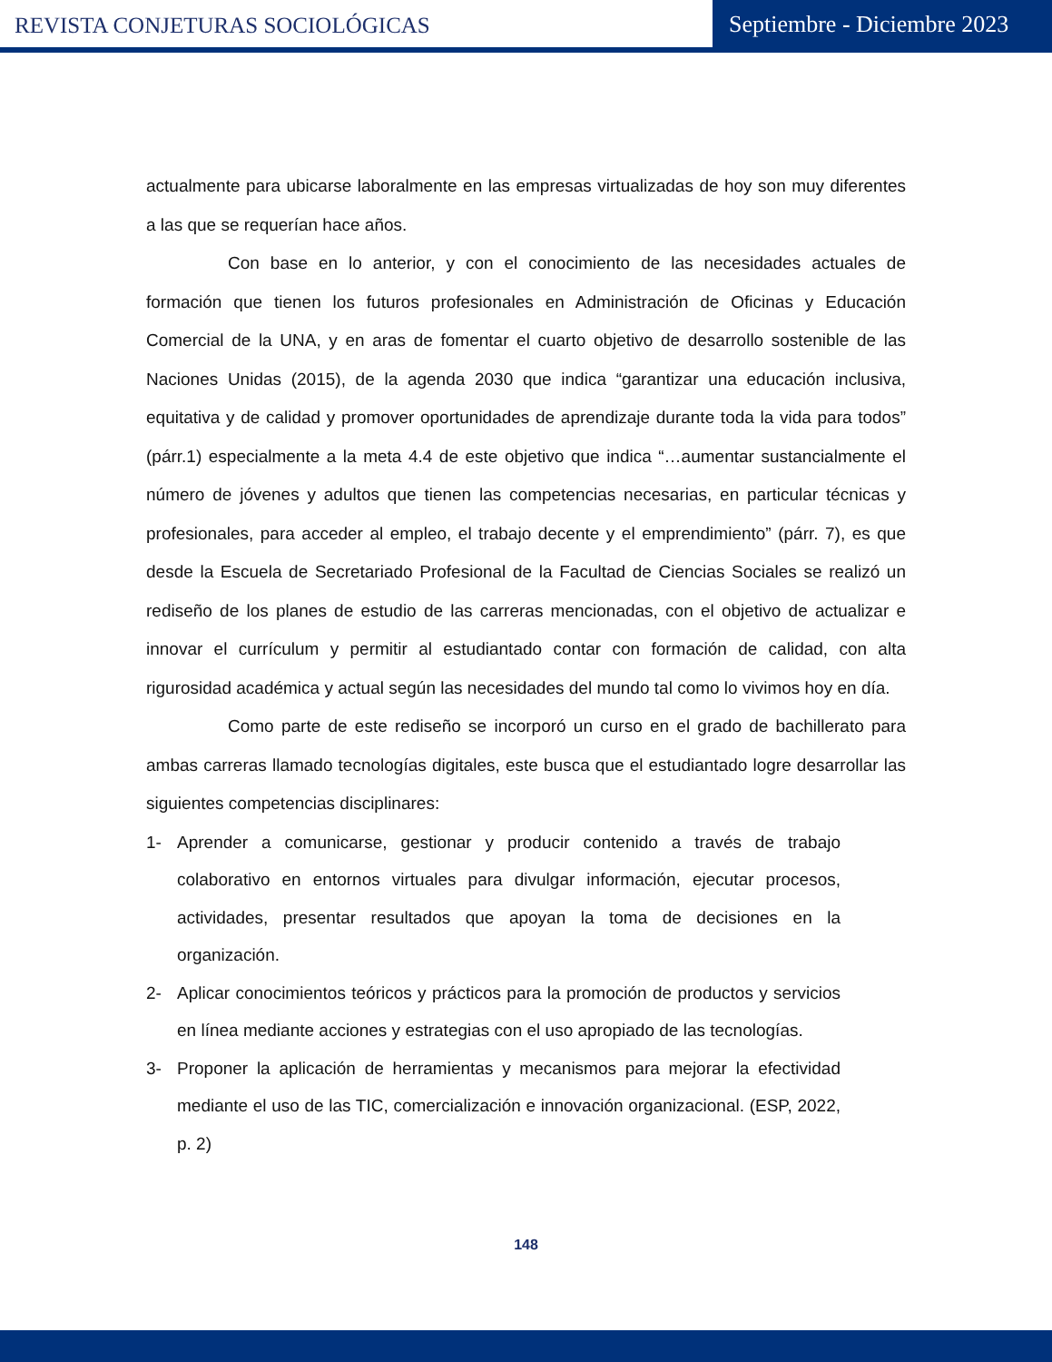REVISTA CONJETURAS SOCIOLÓGICAS
Septiembre - Diciembre 2023
actualmente para ubicarse laboralmente en las empresas virtualizadas de hoy son muy diferentes a las que se requerían hace años.
Con base en lo anterior, y con el conocimiento de las necesidades actuales de formación que tienen los futuros profesionales en Administración de Oficinas y Educación Comercial de la UNA, y en aras de fomentar el cuarto objetivo de desarrollo sostenible de las Naciones Unidas (2015), de la agenda 2030 que indica “garantizar una educación inclusiva, equitativa y de calidad y promover oportunidades de aprendizaje durante toda la vida para todos” (párr.1) especialmente a la meta 4.4 de este objetivo que indica “…aumentar sustancialmente el número de jóvenes y adultos que tienen las competencias necesarias, en particular técnicas y profesionales, para acceder al empleo, el trabajo decente y el emprendimiento” (párr. 7), es que desde la Escuela de Secretariado Profesional de la Facultad de Ciencias Sociales se realizó un rediseño de los planes de estudio de las carreras mencionadas, con el objetivo de actualizar e innovar el currículum y permitir al estudiantado contar con formación de calidad, con alta rigurosidad académica y actual según las necesidades del mundo tal como lo vivimos hoy en día.
Como parte de este rediseño se incorporó un curso en el grado de bachillerato para ambas carreras llamado tecnologías digitales, este busca que el estudiantado logre desarrollar las siguientes competencias disciplinares:
1-
Aprender a comunicarse, gestionar y producir contenido a través de trabajo colaborativo en entornos virtuales para divulgar información, ejecutar procesos, actividades, presentar resultados que apoyan la toma de decisiones en la organización.
2-
Aplicar conocimientos teóricos y prácticos para la promoción de productos y servicios en línea mediante acciones y estrategias con el uso apropiado de las tecnologías.
3-
Proponer la aplicación de herramientas y mecanismos para mejorar la efectividad mediante el uso de las TIC, comercialización e innovación organizacional. (ESP, 2022, p. 2)
148